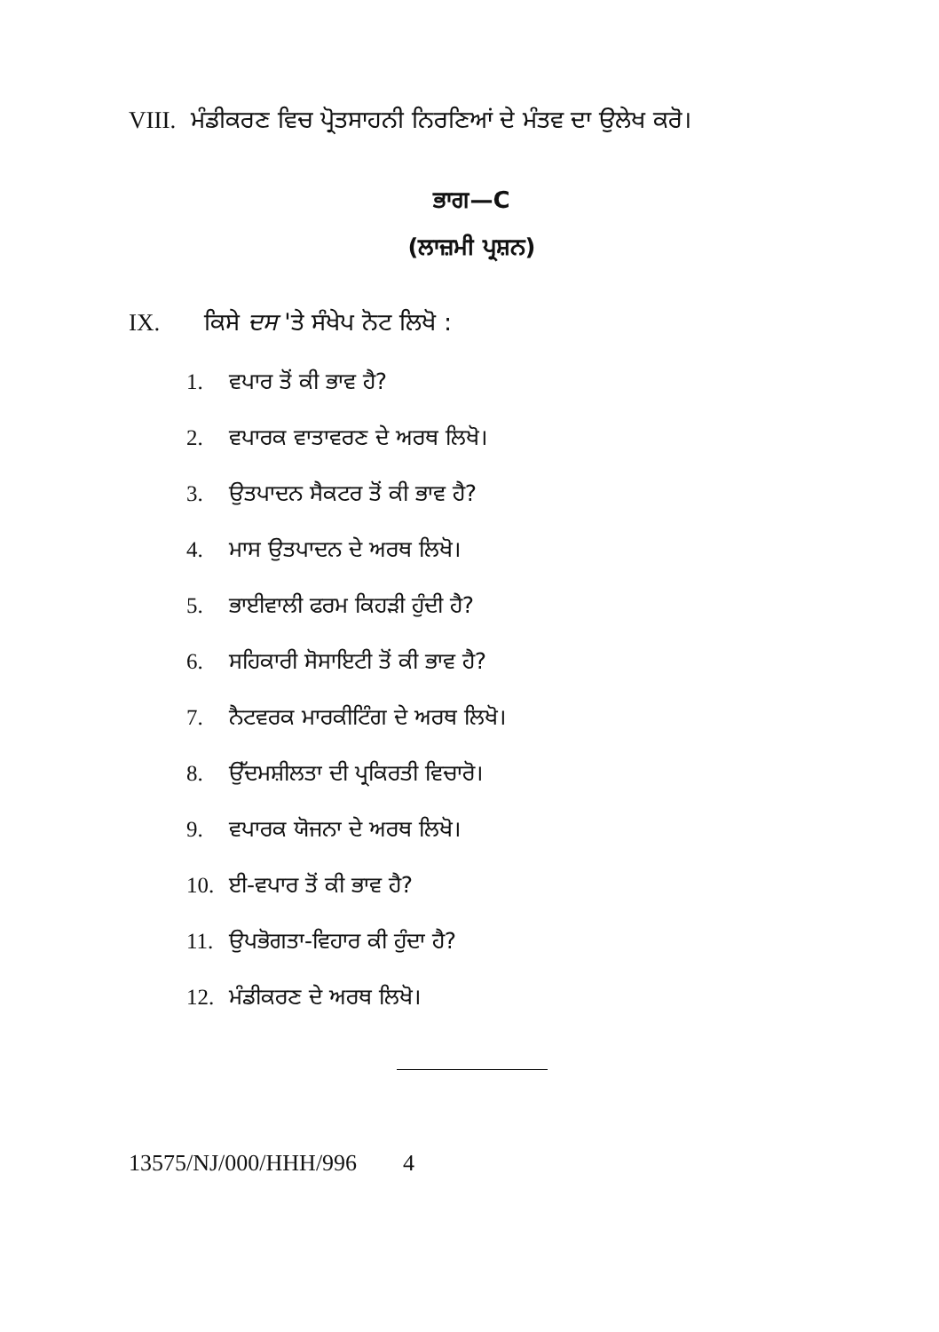VIII.
ਮੰਡੀਕਰਣ ਵਿਚ ਪ੍ਰੋਤਸਾਹਨੀ ਨਿਰਣਿਆਂ ਦੇ ਮੰਤਵ ਦਾ ਉਲੇਖ ਕਰੋ।
ਭਾਗ—C
(ਲਾਜ਼ਮੀ ਪ੍ਰਸ਼ਨ)
IX. ਕਿਸੇ ਦਸ 'ਤੇ ਸੰਖੇਪ ਨੋਟ ਲਿਖੋ :
1. ਵਪਾਰ ਤੋਂ ਕੀ ਭਾਵ ਹੈ?
2. ਵਪਾਰਕ ਵਾਤਾਵਰਣ ਦੇ ਅਰਥ ਲਿਖੋ।
3. ਉਤਪਾਦਨ ਸੈਕਟਰ ਤੋਂ ਕੀ ਭਾਵ ਹੈ?
4. ਮਾਸ ਉਤਪਾਦਨ ਦੇ ਅਰਥ ਲਿਖੋ।
5. ਭਾਈਵਾਲੀ ਫਰਮ ਕਿਹੜੀ ਹੁੰਦੀ ਹੈ?
6. ਸਹਿਕਾਰੀ ਸੋਸਾਇਟੀ ਤੋਂ ਕੀ ਭਾਵ ਹੈ?
7. ਨੈਟਵਰਕ ਮਾਰਕੀਟਿੰਗ ਦੇ ਅਰਥ ਲਿਖੋ।
8. ਉੱਦਮਸ਼ੀਲਤਾ ਦੀ ਪ੍ਰਕਿਰਤੀ ਵਿਚਾਰੋ।
9. ਵਪਾਰਕ ਯੋਜਨਾ ਦੇ ਅਰਥ ਲਿਖੋ।
10. ਈ-ਵਪਾਰ ਤੋਂ ਕੀ ਭਾਵ ਹੈ?
11. ਉਪਭੋਗਤਾ-ਵਿਹਾਰ ਕੀ ਹੁੰਦਾ ਹੈ?
12. ਮੰਡੀਕਰਣ ਦੇ ਅਰਥ ਲਿਖੋ।
13575/NJ/000/HHH/996 4